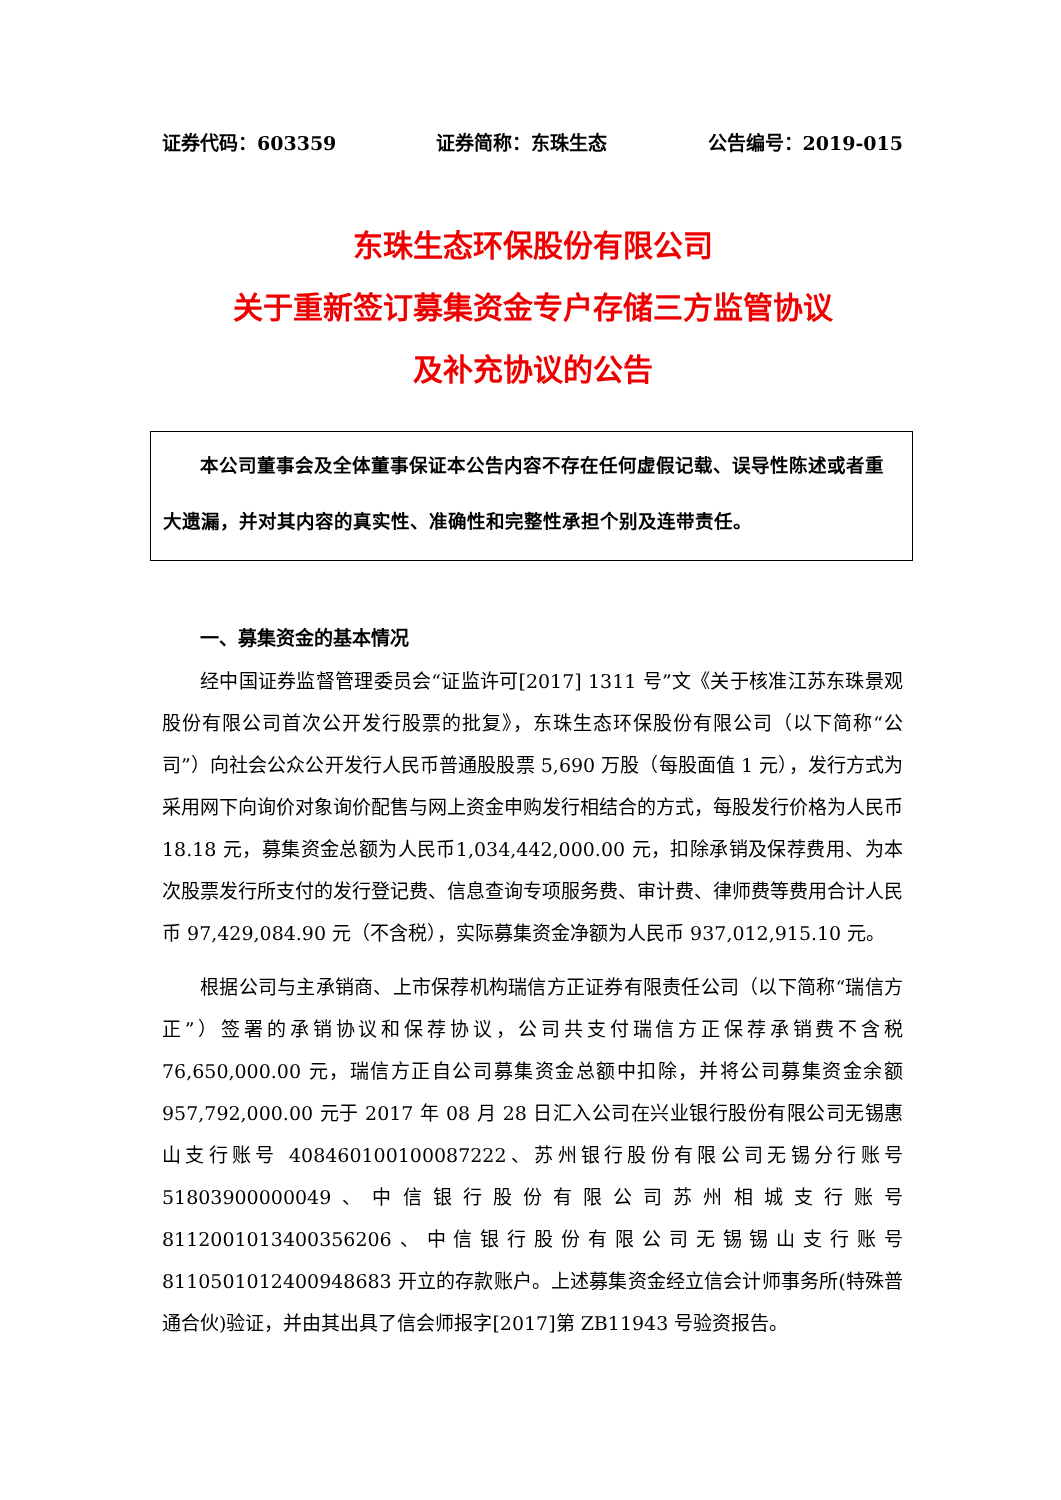证券代码：603359 证券简称：东珠生态 公告编号：2019-015
东珠生态环保股份有限公司
关于重新签订募集资金专户存储三方监管协议
及补充协议的公告
本公司董事会及全体董事保证本公告内容不存在任何虚假记载、误导性陈述或者重大遗漏，并对其内容的真实性、准确性和完整性承担个别及连带责任。
一、募集资金的基本情况
经中国证券监督管理委员会“证监许可[2017] 1311 号”文《关于核准江苏东珠景观股份有限公司首次公开发行股票的批复》，东珠生态环保股份有限公司（以下简称“公司”）向社会公众公开发行人民币普通股股票 5,690 万股（每股面值 1 元），发行方式为采用网下向询价对象询价配售与网上资金申购发行相结合的方式，每股发行价格为人民币 18.18 元，募集资金总额为人民币1,034,442,000.00 元，扣除承销及保荐费用、为本次股票发行所支付的发行登记费、信息查询专项服务费、审计费、律师费等费用合计人民币 97,429,084.90 元（不含税），实际募集资金净额为人民币 937,012,915.10 元。
根据公司与主承销商、上市保荐机构瑞信方正证券有限责任公司（以下简称“瑞信方正”）签署的承销协议和保荐协议，公司共支付瑞信方正保荐承销费不含税 76,650,000.00 元，瑞信方正自公司募集资金总额中扣除，并将公司募集资金余额 957,792,000.00 元于 2017 年 08 月 28 日汇入公司在兴业银行股份有限公司无锡惠山支行账号 408460100100087222、苏州银行股份有限公司无锡分行账号 51803900000049、中信银行股份有限公司苏州相城支行账号 8112001013400356206、中信银行股份有限公司无锡锡山支行账号 8110501012400948683 开立的存款账户。上述募集资金经立信会计师事务所(特殊普通合伙)验证，并由其出具了信会师报字[2017]第 ZB11943 号验资报告。